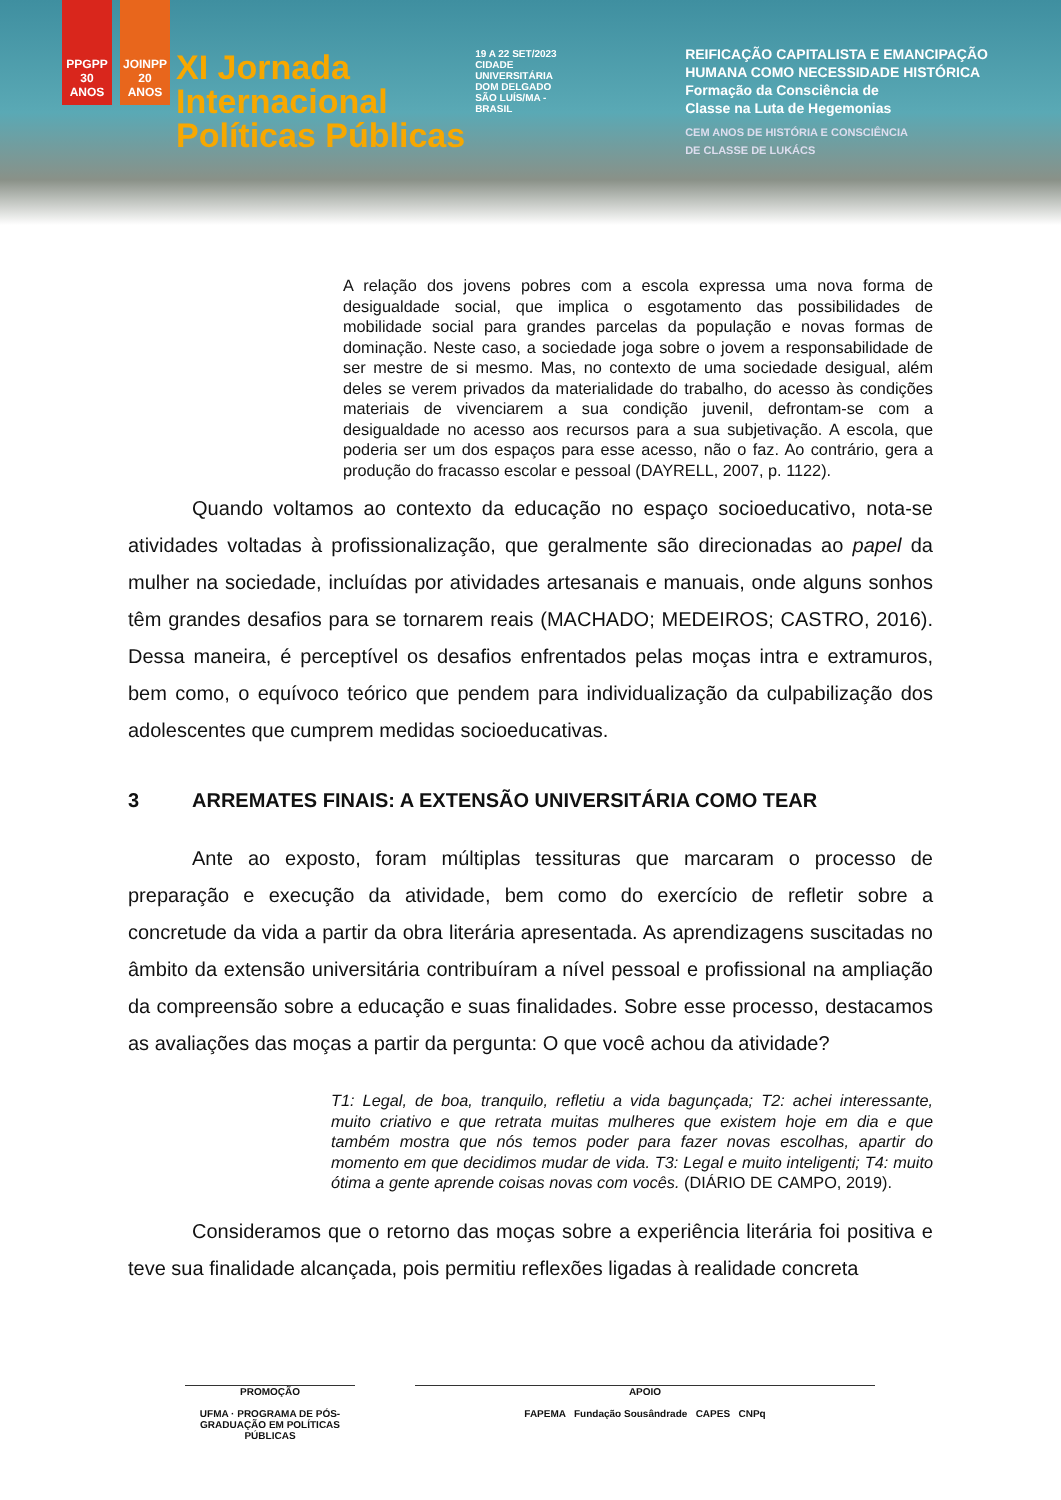PPGPP 30 ANOS
JOINPP 20 ANOS
XI Jornada
Internacional
Políticas Públicas
19 A 22 SET/2023
CIDADE UNIVERSITÁRIA DOM DELGADO SÃO LUÍS/MA - BRASIL
REIFICAÇÃO CAPITALISTA E EMANCIPAÇÃO
HUMANA COMO NECESSIDADE HISTÓRICA
Formação da Consciência de
Classe na Luta de Hegemonias
CEM ANOS DE HISTÓRIA E CONSCIÊNCIA
DE CLASSE DE LUKÁCS
A relação dos jovens pobres com a escola expressa uma nova forma de desigualdade social, que implica o esgotamento das possibilidades de mobilidade social para grandes parcelas da população e novas formas de dominação. Neste caso, a sociedade joga sobre o jovem a responsabilidade de ser mestre de si mesmo. Mas, no contexto de uma sociedade desigual, além deles se verem privados da materialidade do trabalho, do acesso às condições materiais de vivenciarem a sua condição juvenil, defrontam-se com a desigualdade no acesso aos recursos para a sua subjetivação. A escola, que poderia ser um dos espaços para esse acesso, não o faz. Ao contrário, gera a produção do fracasso escolar e pessoal (DAYRELL, 2007, p. 1122).
Quando voltamos ao contexto da educação no espaço socioeducativo, nota-se atividades voltadas à profissionalização, que geralmente são direcionadas ao papel da mulher na sociedade, incluídas por atividades artesanais e manuais, onde alguns sonhos têm grandes desafios para se tornarem reais (MACHADO; MEDEIROS; CASTRO, 2016). Dessa maneira, é perceptível os desafios enfrentados pelas moças intra e extramuros, bem como, o equívoco teórico que pendem para individualização da culpabilização dos adolescentes que cumprem medidas socioeducativas.
3 ARREMATES FINAIS: A EXTENSÃO UNIVERSITÁRIA COMO TEAR
Ante ao exposto, foram múltiplas tessituras que marcaram o processo de preparação e execução da atividade, bem como do exercício de refletir sobre a concretude da vida a partir da obra literária apresentada. As aprendizagens suscitadas no âmbito da extensão universitária contribuíram a nível pessoal e profissional na ampliação da compreensão sobre a educação e suas finalidades. Sobre esse processo, destacamos as avaliações das moças a partir da pergunta: O que você achou da atividade?
T1: Legal, de boa, tranquilo, refletiu a vida bagunçada; T2: achei interessante, muito criativo e que retrata muitas mulheres que existem hoje em dia e que também mostra que nós temos poder para fazer novas escolhas, apartir do momento em que decidimos mudar de vida. T3: Legal e muito inteligenti; T4: muito ótima a gente aprende coisas novas com vocês. (DIÁRIO DE CAMPO, 2019).
Consideramos que o retorno das moças sobre a experiência literária foi positiva e teve sua finalidade alcançada, pois permitiu reflexões ligadas à realidade concreta
PROMOÇÃO
UFMA · PROGRAMA DE PÓS-GRADUAÇÃO EM POLÍTICAS PÚBLICAS
APOIO
FAPEMA Fundação Sousândrade CAPES CNPq